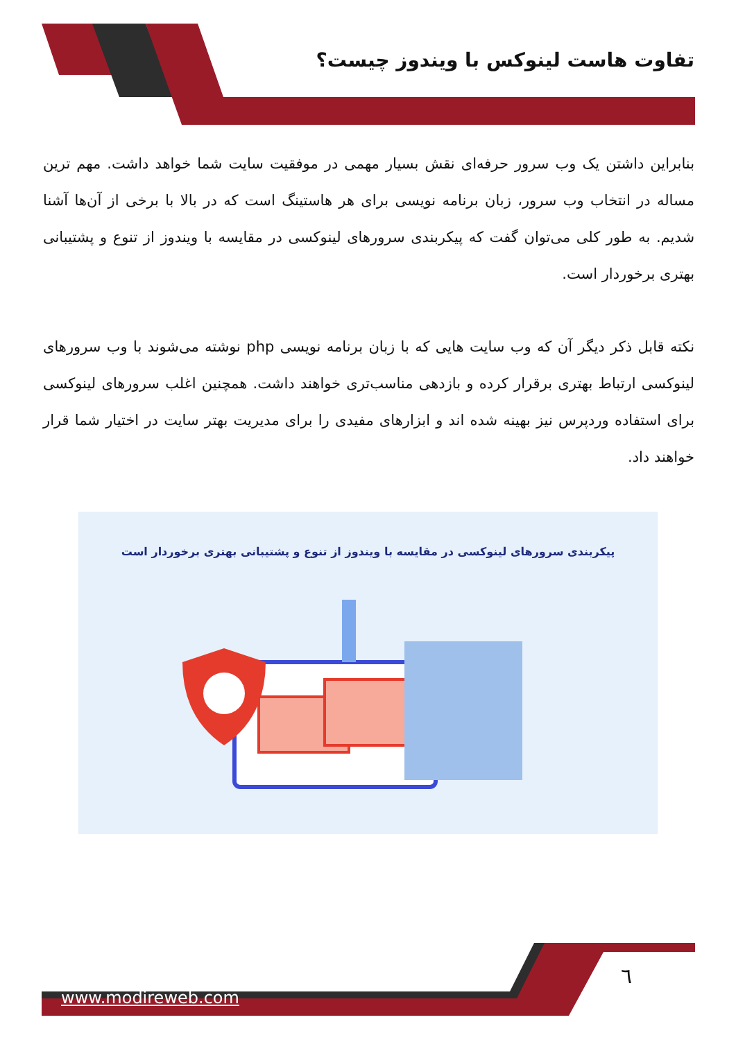تفاوت هاست لینوکس با ویندوز چیست؟
بنابراین داشتن یک وب سرور حرفه‌ای نقش بسیار مهمی در موفقیت سایت شما خواهد داشت. مهم ترین مساله در انتخاب وب سرور، زبان برنامه نویسی برای هر هاستینگ است که در بالا با برخی از آن‌ها آشنا شدیم. به طور کلی می‌توان گفت که پیکربندی سرورهای لینوکسی در مقایسه با ویندوز از تنوع و پشتیبانی بهتری برخوردار است.
نکته قابل ذکر دیگر آن که وب سایت هایی که با زبان برنامه نویسی php نوشته می‌شوند با وب سرورهای لینوکسی ارتباط بهتری برقرار کرده و بازدهی مناسب‌تری خواهند داشت. همچنین اغلب سرورهای لینوکسی برای استفاده وردپرس نیز بهینه شده اند و ابزارهای مفیدی را برای مدیریت بهتر سایت در اختیار شما قرار خواهند داد.
پیکربندی سرورهای لینوکسی در مقایسه با ویندوز از تنوع و پشتیبانی بهتری برخوردار است
٦
www.modireweb.com